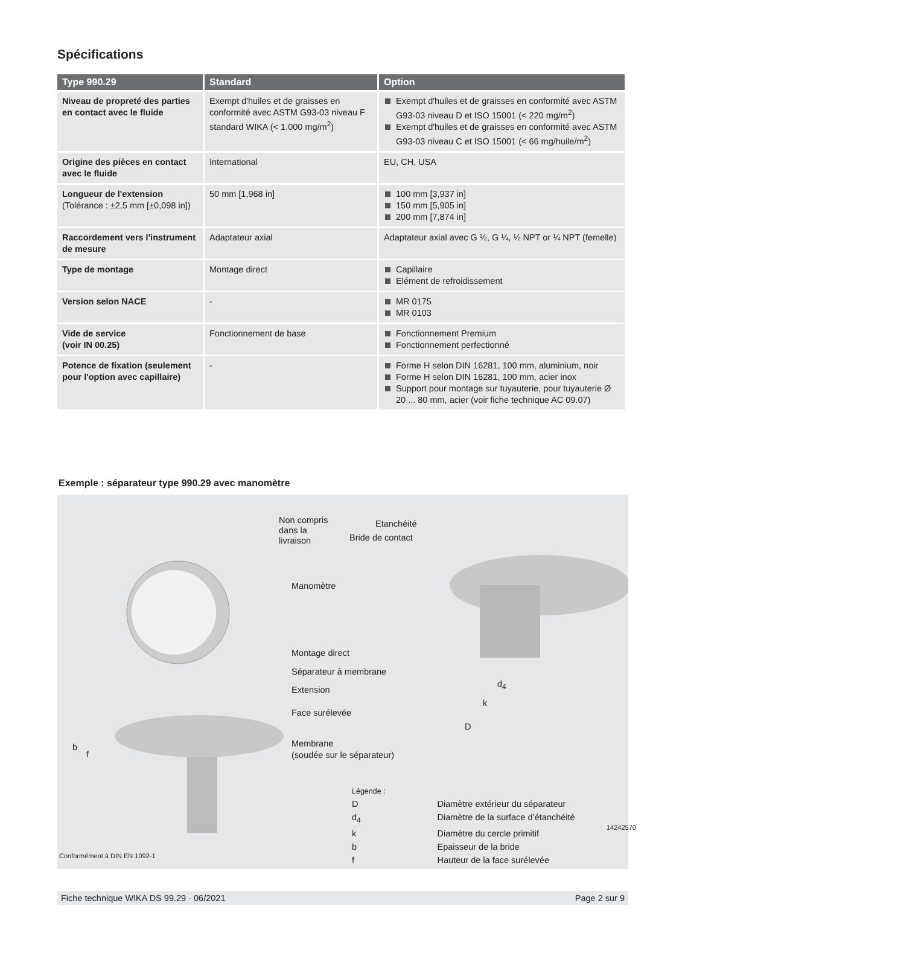Spécifications
| Type 990.29 | Standard | Option |
| --- | --- | --- |
| Niveau de propreté des parties en contact avec le fluide | Exempt d'huiles et de graisses en conformité avec ASTM G93-03 niveau F standard WIKA (< 1.000 mg/m<sup>2</sup>) | Exempt d'huiles et de graisses en conformité avec ASTM G93-03 niveau D et ISO 15001 (< 220 mg/m<sup>2</sup>) Exempt d'huiles et de graisses en conformité avec ASTM G93-03 niveau C et ISO 15001 (< 66 mg/huile/m<sup>2</sup>) |
| Origine des pièces en contact avec le fluide | International | EU, CH, USA |
| Longueur de l'extension (Tolérance : ±2,5 mm [±0,098 in]) | 50 mm [1,968 in] | 100 mm [3,937 in] 150 mm [5,905 in] 200 mm [7,874 in] |
| Raccordement vers l'instrument de mesure | Adaptateur axial | Adaptateur axial avec G ½, G ¼, ½ NPT or ¼ NPT (femelle) |
| Type de montage | Montage direct | Capillaire Elément de refroidissement |
| Version selon NACE | - | MR 0175 MR 0103 |
| Vide de service (voir IN 00.25) | Fonctionnement de base | Fonctionnement Premium Fonctionnement perfectionné |
| Potence de fixation (seulement pour l'option avec capillaire) | - | Forme H selon DIN 16281, 100 mm, aluminium, noir Forme H selon DIN 16281, 100 mm, acier inox Support pour montage sur tuyauterie, pour tuyauterie Ø 20 ... 80 mm, acier (voir fiche technique AC 09.07) |
Exemple : séparateur type 990.29 avec manomètre
Non compris
dans la
livraison
Etanchéité
Bride de contact
Manomètre
Montage direct
Séparateur à membrane
Extension
Face surélevée
Membrane
(soudée sur le séparateur)
d<sub>4</sub>
k
D
b
f
Légende :
| D | Diamètre extérieur du séparateur |
| d<sub>4</sub> | Diamètre de la surface d’étanchéité |
| k | Diamètre du cercle primitif |
| b | Epaisseur de la bride |
| f | Hauteur de la face surélevée |
14242570
Conformément à DIN EN 1092-1
Fiche technique WIKA DS 99.29 · 06/2021 Page 2 sur 9